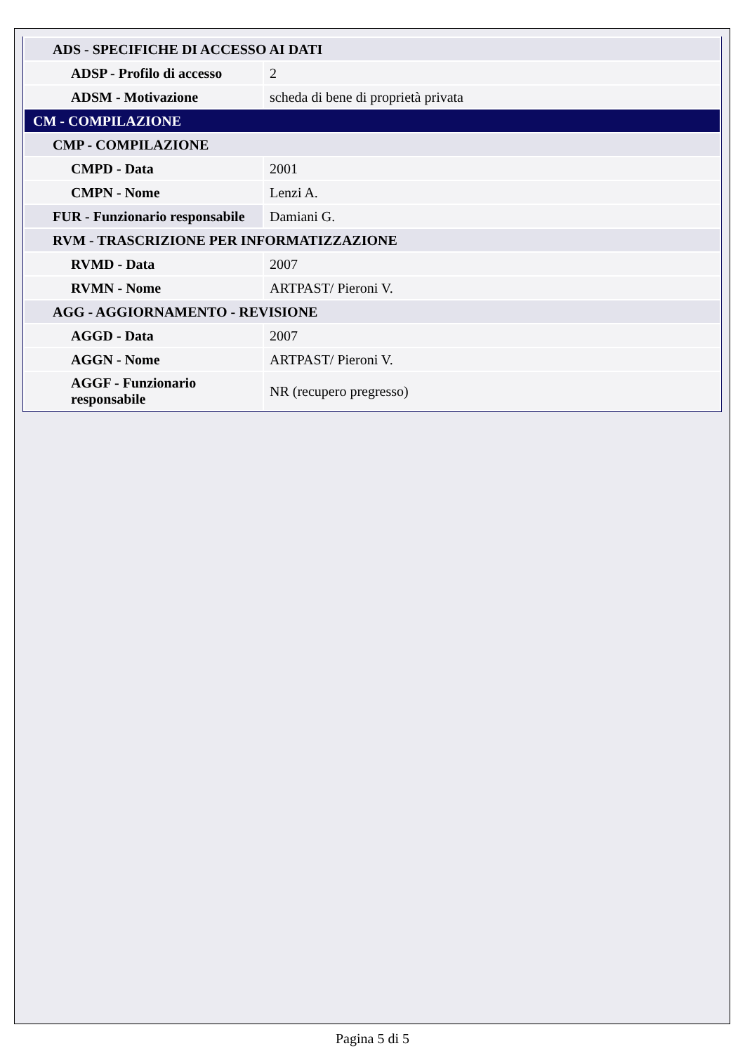| ADS - SPECIFICHE DI ACCESSO AI DATI | |
| ADSP - Profilo di accesso | 2 |
| ADSM - Motivazione | scheda di bene di proprietà privata |
| CM - COMPILAZIONE | |
| CMP - COMPILAZIONE | |
| CMPD - Data | 2001 |
| CMPN - Nome | Lenzi A. |
| FUR - Funzionario responsabile | Damiani G. |
| RVM - TRASCRIZIONE PER INFORMATIZZAZIONE | |
| RVMD - Data | 2007 |
| RVMN - Nome | ARTPAST/ Pieroni V. |
| AGG - AGGIORNAMENTO - REVISIONE | |
| AGGD - Data | 2007 |
| AGGN - Nome | ARTPAST/ Pieroni V. |
| AGGF - Funzionario responsabile | NR (recupero pregresso) |
Pagina 5 di 5